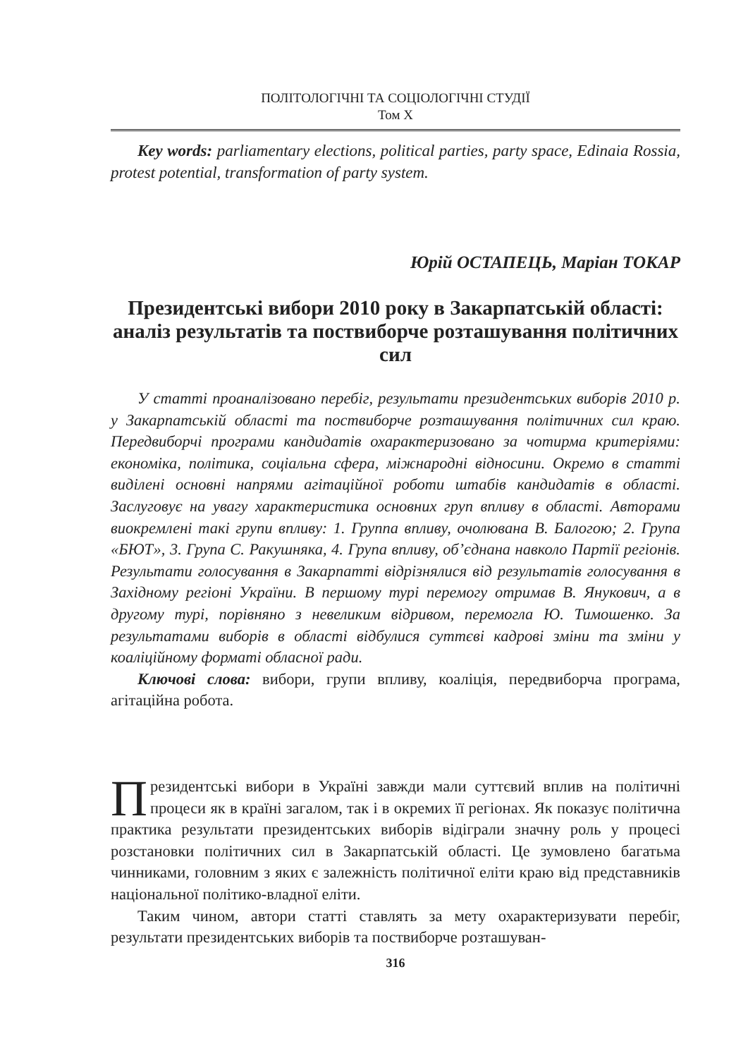ПОЛІТОЛОГІЧНІ ТА СОЦІОЛОГІЧНІ СТУДІЇ
Том X
Key words: parliamentary elections, political parties, party space, Edinaia Rossia, protest potential, transformation of party system.
Юрій ОСТАПЕЦЬ, Маріан ТОКАР
Президентські вибори 2010 року в Закарпатській області: аналіз результатів та поствиборче розташування політичних сил
У статті проаналізовано перебіг, результати президентських виборів 2010 р. у Закарпатській області та поствиборче розташування політичних сил краю. Передвиборчі програми кандидатів охарактеризовано за чотирма критеріями: економіка, політика, соціальна сфера, міжнародні відносини. Окремо в статті виділені основні напрями агітаційної роботи штабів кандидатів в області. Заслуговує на увагу характеристика основних груп впливу в області. Авторами виокремлені такі групи впливу: 1. Группа впливу, очолювана В. Балогою; 2. Група «БЮТ», 3. Група С. Ракушняка, 4. Група впливу, об’єднана навколо Партії регіонів. Результати голосування в Закарпатті відрізнялися від результатів голосування в Західному регіоні України. В першому турі перемогу отримав В. Янукович, а в другому турі, порівняно з невеликим відривом, перемогла Ю. Тимошенко. За результатами виборів в області відбулися суттєві кадрові зміни та зміни у коаліційному форматі обласної ради.
Ключові слова: вибори, групи впливу, коаліція, передвиборча програма, агітаційна робота.
Президентські вибори в Україні завжди мали суттєвий вплив на політичні процеси як в країні загалом, так і в окремих її регіонах. Як показує політична практика результати президентських виборів відіграли значну роль у процесі розстановки політичних сил в Закарпатській області. Це зумовлено багатьма чинниками, головним з яких є залежність політичної еліти краю від представників національної політико-владної еліти.
Таким чином, автори статті ставлять за мету охарактеризувати перебіг, результати президентських виборів та поствиборче розташуван-
316